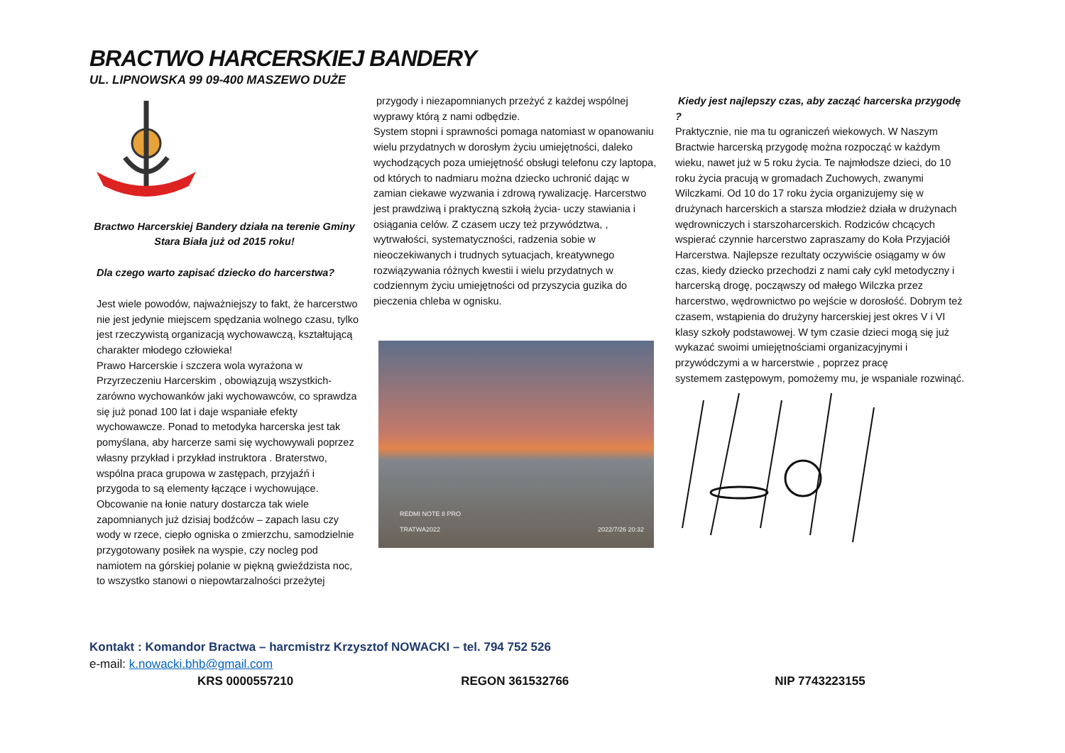BRACTWO HARCERSKIEJ BANDERY
UL. LIPNOWSKA 99 09-400 MASZEWO DUŻE
Bractwo Harcerskiej Bandery działa na terenie Gminy Stara Biała już od 2015 roku!
Dla czego warto zapisać dziecko do harcerstwa?
Jest wiele powodów, najważniejszy to fakt, że harcerstwo nie jest jedynie miejscem spędzania wolnego czasu, tylko jest rzeczywistą organizacją wychowawczą, kształtującą charakter młodego człowieka!
Prawo Harcerskie i szczera wola wyrażona w Przyrzeczeniu Harcerskim , obowiązują wszystkich- zarówno wychowanków jaki wychowawców, co sprawdza się już ponad 100 lat i daje wspaniałe efekty wychowawcze. Ponad to metodyka harcerska jest tak pomyślana, aby harcerze sami się wychowywali poprzez własny przykład i przykład instruktora . Braterstwo, wspólna praca grupowa w zastępach, przyjaźń i przygoda to są elementy łączące i wychowujące. Obcowanie na łonie natury dostarcza tak wiele zapomnianych już dzisiaj bodźców – zapach lasu czy wody w rzece, ciepło ogniska o zmierzchu, samodzielnie przygotowany posiłek na wyspie, czy nocleg pod namiotem na górskiej polanie w piękną gwieździsta noc, to wszystko stanowi o niepowtarzalności przeżytej
przygody i niezapomnianych przeżyć z każdej wspólnej wyprawy którą z nami odbędzie.
System stopni i sprawności pomaga natomiast w opanowaniu wielu przydatnych w dorosłym życiu umiejętności, daleko wychodzących poza umiejętność obsługi telefonu czy laptopa, od których to nadmiaru można dziecko uchronić dając w zamian ciekawe wyzwania i zdrową rywalizację. Harcerstwo
jest prawdziwą i praktyczną szkołą życia- uczy stawiania i osiągania celów. Z czasem uczy też przywództwa, , wytrwałości, systematyczności, radzenia sobie w nieoczekiwanych i trudnych sytuacjach, kreatywnego rozwiązywania różnych kwestii i wielu przydatnych w codziennym życiu umiejętności od przyszycia guzika do pieczenia chleba w ognisku.
REDMI NOTE 8 PRO
TRATWA2022 2022/7/26 20:32
Kiedy jest najlepszy czas, aby zacząć harcerska przygodę ?
Praktycznie, nie ma tu ograniczeń wiekowych. W Naszym Bractwie harcerską przygodę można rozpocząć w każdym wieku, nawet już w 5 roku życia. Te najmłodsze dzieci, do 10 roku życia pracują w gromadach Zuchowych, zwanymi Wilczkami. Od 10 do 17 roku życia organizujemy się w drużynach harcerskich a starsza młodzież działa w drużynach wędrowniczych i starszoharcerskich. Rodziców chcących wspierać czynnie harcerstwo zapraszamy do Koła Przyjaciół Harcerstwa. Najlepsze rezultaty oczywiście osiągamy w ów czas, kiedy dziecko przechodzi z nami cały cykl metodyczny i harcerską drogę, począwszy od małego Wilczka przez harcerstwo, wędrownictwo po wejście w dorosłość. Dobrym też czasem, wstąpienia do drużyny harcerskiej jest okres V i VI klasy szkoły podstawowej. W tym czasie dzieci mogą się już wykazać swoimi umiejętnościami organizacyjnymi i przywódczymi a w harcerstwie , poprzez pracę
systemem zastępowym, pomożemy mu, je wspaniale rozwinąć.
Kontakt : Komandor Bractwa – harcmistrz Krzysztof NOWACKI – tel. 794 752 526
e-mail: k.nowacki.bhb@gmail.com
KRS 0000557210 REGON 361532766 NIP 7743223155